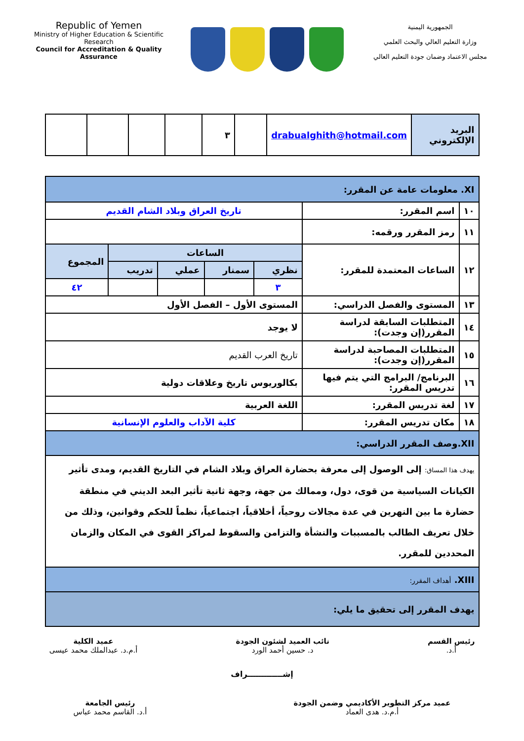Republic of Yemen
Ministry of Higher Education & Scientific Research
Council for Accreditation & Quality Assurance
الجمهورية اليمنية
وزارة التعليم العالي والبحث العلمي
مجلس الاعتماد وضمان جودة التعليم العالي
| البريد الإلكتروني | drabualghith@hotmail.com | | ٣ | | | | |
| XI. معلومات عامة عن المقرر: | | | | | | |
| ١٠ | اسم المقرر: | تاريخ العراق وبلاد الشام القديم | | | | |
| ١١ | رمز المقرر ورقمه: | | | | | |
| ١٢ | الساعات المعتمدة للمقرر: | الساعات | | | | المجموع |
| | | نظري | سمنار | عملي | تدريب | |
| | | ٣ | | | | ٤٢ |
| ١٣ | المستوى والفصل الدراسي: | المستوى الأول – الفصل الأول | | | | |
| ١٤ | المتطلبات السابقة لدراسة المقرر(إن وجدت): | لا يوجد | | | | |
| ١٥ | المتطلبات المصاحبة لدراسة المقرر(إن وجدت): | تاريخ العرب القديم | | | | |
| ١٦ | البرنامج/ البرامج التي يتم فيها تدريس المقرر: | بكالوريوس تاريخ وعلاقات دولية | | | | |
| ١٧ | لغة تدريس المقرر: | اللغة العربية | | | | |
| ١٨ | مكان تدريس المقرر: | كلية الآداب والعلوم الإنسانية | | | | |
| XII.وصف المقرر الدراسي: | | | | | | |
| يهدف هذا المساق: إلى الوصول إلى معرفة بحضارة العراق وبلاد الشام في التاريخ القديم، ومدى تأثير الكيانات السياسية من قوى، دول، وممالك من جهة، وجهة ثانية تأثير البعد الديني في منطقة حضارة ما بين النهرين في عدة مجالات روحياً، أخلاقياً، اجتماعياً، نظماً للحكم وقوانين، وذلك من خلال تعريف الطالب بالمسببات والنشأة والتزامن والسقوط لمراكز القوى في المكان والزمان المحددين للمقرر. | | | | | | |
| XIII. أهداف المقرر: | | | | | | |
| يهدف المقرر إلى تحقيق ما يلي: | | | | | | |
رئيس القسم
أ.د.
نائب العميد لشئون الجودة
د. حسين أحمد الورد
عميد الكلية
أ.م.د. عبدالملك محمد عيسى
إشـــــــــــــراف
عميد مركز التطوير الأكاديمي وضمن الجودة
أ.م.د. هدى العماد
رئيس الجامعة
أ.د. القاسم محمد عباس